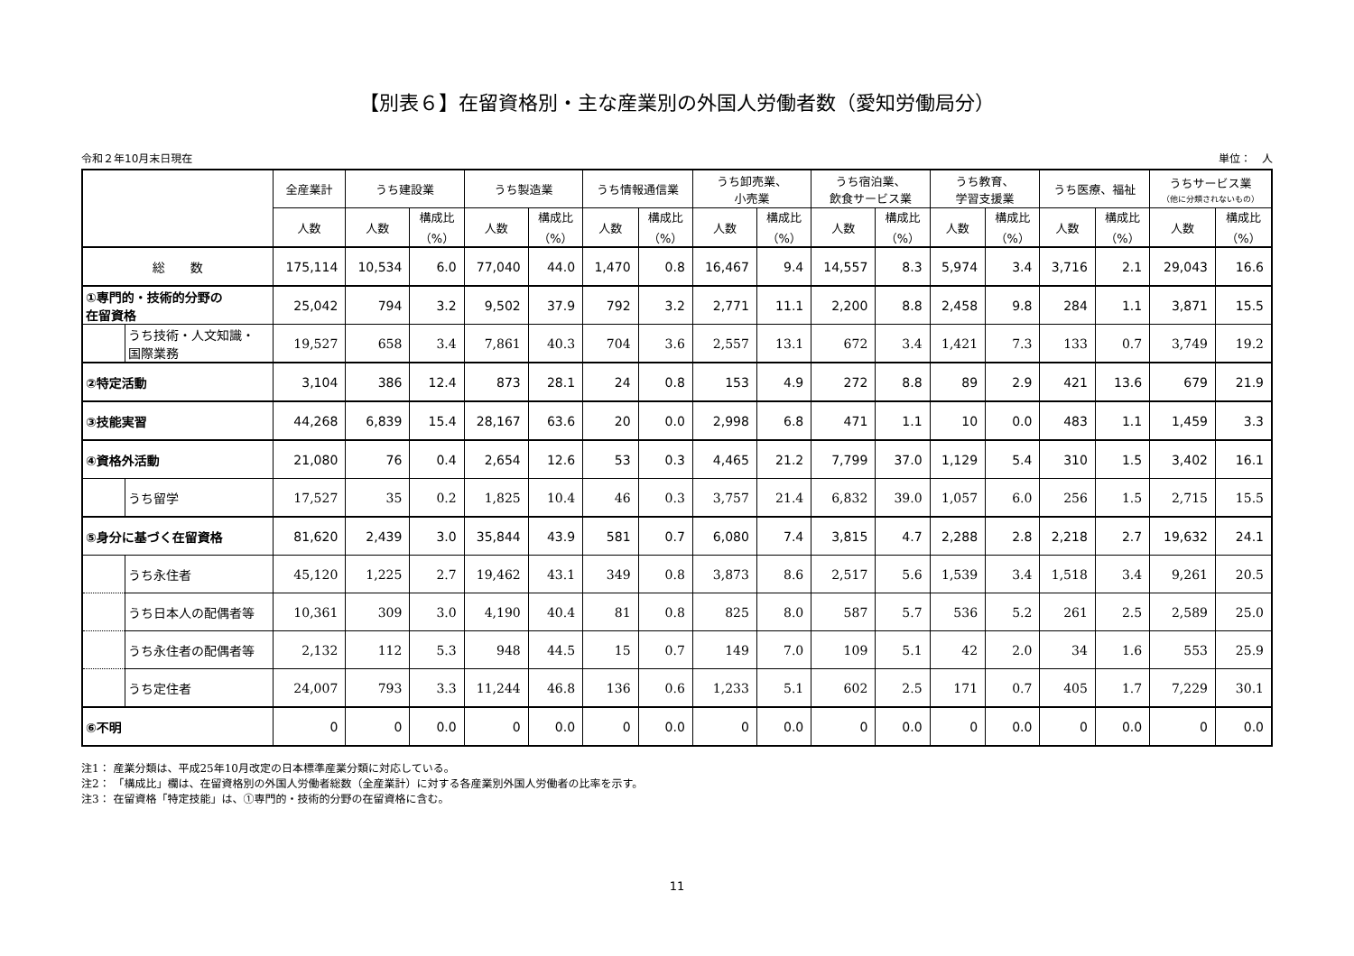【別表６】在留資格別・主な産業別の外国人労働者数（愛知労働局分）
令和２年10月末日現在 単位：　人
| | | 全産業計 | うち建設業 | | うち製造業 | | うち情報通信業 | | うち卸売業、 小売業 | | うち宿泊業、 飲食サービス業 | | うち教育、 学習支援業 | | うち医療、福祉 | | うちサービス業 （他に分類されないもの） | |
| --- | --- | --- | --- | --- | --- | --- | --- | --- | --- | --- | --- | --- | --- | --- | --- | --- | --- | --- |
| | | 人数 | 人数 | 構成比 （%） | 人数 | 構成比 （%） | 人数 | 構成比 （%） | 人数 | 構成比 （%） | 人数 | 構成比 （%） | 人数 | 構成比 （%） | 人数 | 構成比 （%） | 人数 | 構成比 （%） |
| 総 数 | | 175,114 | 10,534 | 6.0 | 77,040 | 44.0 | 1,470 | 0.8 | 16,467 | 9.4 | 14,557 | 8.3 | 5,974 | 3.4 | 3,716 | 2.1 | 29,043 | 16.6 |
| ①専門的・技術的分野の 在留資格 | | 25,042 | 794 | 3.2 | 9,502 | 37.9 | 792 | 3.2 | 2,771 | 11.1 | 2,200 | 8.8 | 2,458 | 9.8 | 284 | 1.1 | 3,871 | 15.5 |
| | うち技術・人文知識・ 国際業務 | 19,527 | 658 | 3.4 | 7,861 | 40.3 | 704 | 3.6 | 2,557 | 13.1 | 672 | 3.4 | 1,421 | 7.3 | 133 | 0.7 | 3,749 | 19.2 |
| ②特定活動 | | 3,104 | 386 | 12.4 | 873 | 28.1 | 24 | 0.8 | 153 | 4.9 | 272 | 8.8 | 89 | 2.9 | 421 | 13.6 | 679 | 21.9 |
| ③技能実習 | | 44,268 | 6,839 | 15.4 | 28,167 | 63.6 | 20 | 0.0 | 2,998 | 6.8 | 471 | 1.1 | 10 | 0.0 | 483 | 1.1 | 1,459 | 3.3 |
| ④資格外活動 | | 21,080 | 76 | 0.4 | 2,654 | 12.6 | 53 | 0.3 | 4,465 | 21.2 | 7,799 | 37.0 | 1,129 | 5.4 | 310 | 1.5 | 3,402 | 16.1 |
| | うち留学 | 17,527 | 35 | 0.2 | 1,825 | 10.4 | 46 | 0.3 | 3,757 | 21.4 | 6,832 | 39.0 | 1,057 | 6.0 | 256 | 1.5 | 2,715 | 15.5 |
| ⑤身分に基づく在留資格 | | 81,620 | 2,439 | 3.0 | 35,844 | 43.9 | 581 | 0.7 | 6,080 | 7.4 | 3,815 | 4.7 | 2,288 | 2.8 | 2,218 | 2.7 | 19,632 | 24.1 |
| | うち永住者 | 45,120 | 1,225 | 2.7 | 19,462 | 43.1 | 349 | 0.8 | 3,873 | 8.6 | 2,517 | 5.6 | 1,539 | 3.4 | 1,518 | 3.4 | 9,261 | 20.5 |
| | うち日本人の配偶者等 | 10,361 | 309 | 3.0 | 4,190 | 40.4 | 81 | 0.8 | 825 | 8.0 | 587 | 5.7 | 536 | 5.2 | 261 | 2.5 | 2,589 | 25.0 |
| | うち永住者の配偶者等 | 2,132 | 112 | 5.3 | 948 | 44.5 | 15 | 0.7 | 149 | 7.0 | 109 | 5.1 | 42 | 2.0 | 34 | 1.6 | 553 | 25.9 |
| | うち定住者 | 24,007 | 793 | 3.3 | 11,244 | 46.8 | 136 | 0.6 | 1,233 | 5.1 | 602 | 2.5 | 171 | 0.7 | 405 | 1.7 | 7,229 | 30.1 |
| ⑥不明 | | 0 | 0 | 0.0 | 0 | 0.0 | 0 | 0.0 | 0 | 0.0 | 0 | 0.0 | 0 | 0.0 | 0 | 0.0 | 0 | 0.0 |
注1： 産業分類は、平成25年10月改定の日本標準産業分類に対応している。
注2： 「構成比」欄は、在留資格別の外国人労働者総数（全産業計）に対する各産業別外国人労働者の比率を示す。
注3： 在留資格「特定技能」は、①専門的・技術的分野の在留資格に含む。
11